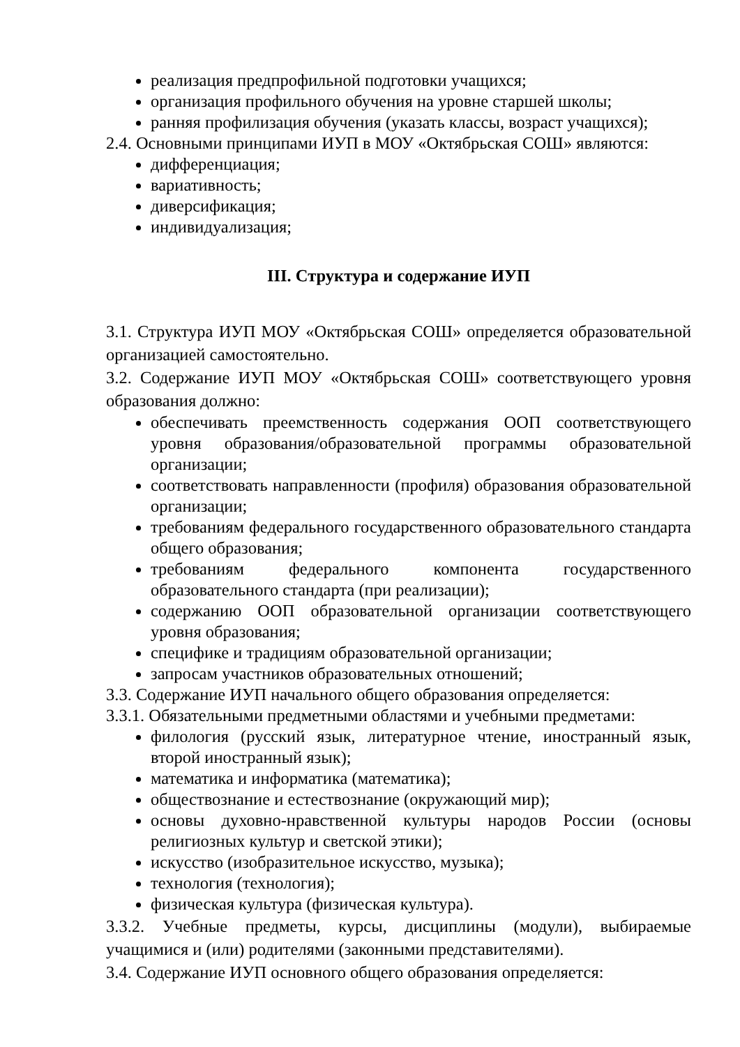реализация предпрофильной подготовки учащихся;
организация профильного обучения на уровне старшей школы;
ранняя профилизация обучения (указать классы, возраст учащихся);
2.4. Основными принципами ИУП в МОУ «Октябрьская СОШ» являются:
дифференциация;
вариативность;
диверсификация;
индивидуализация;
III. Структура и содержание ИУП
3.1. Структура ИУП МОУ «Октябрьская СОШ» определяется образовательной организацией самостоятельно.
3.2. Содержание ИУП МОУ «Октябрьская СОШ» соответствующего уровня образования должно:
обеспечивать преемственность содержания ООП соответствующего уровня образования/образовательной программы образовательной организации;
соответствовать направленности (профиля) образования образовательной организации;
требованиям федерального государственного образовательного стандарта общего образования;
требованиям федерального компонента государственного образовательного стандарта (при реализации);
содержанию ООП образовательной организации соответствующего уровня образования;
специфике и традициям образовательной организации;
запросам участников образовательных отношений;
3.3. Содержание ИУП начального общего образования определяется:
3.3.1. Обязательными предметными областями и учебными предметами:
филология (русский язык, литературное чтение, иностранный язык, второй иностранный язык);
математика и информатика (математика);
обществознание и естествознание (окружающий мир);
основы духовно-нравственной культуры народов России (основы религиозных культур и светской этики);
искусство (изобразительное искусство, музыка);
технология (технология);
физическая культура (физическая культура).
3.3.2. Учебные предметы, курсы, дисциплины (модули), выбираемые учащимися и (или) родителями (законными представителями).
3.4. Содержание ИУП основного общего образования определяется: